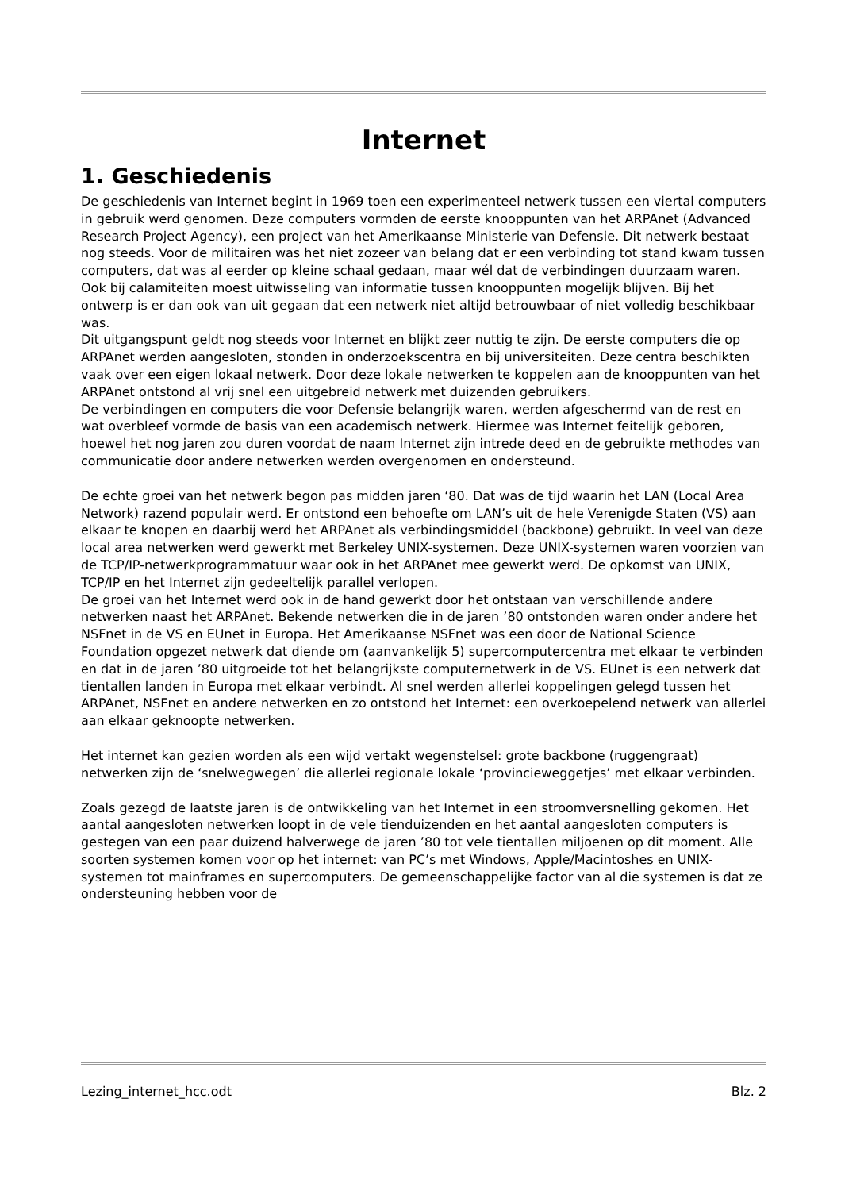Internet
1. Geschiedenis
De geschiedenis van Internet begint in 1969 toen een experimenteel netwerk tussen een viertal computers in gebruik werd genomen. Deze computers vormden de eerste knooppunten van het ARPAnet (Advanced Research Project Agency), een project van het Amerikaanse Ministerie van Defensie. Dit netwerk bestaat nog steeds. Voor de militairen was het niet zozeer van belang dat er een verbinding tot stand kwam tussen computers, dat was al eerder op kleine schaal gedaan, maar wél dat de verbindingen duurzaam waren. Ook bij calamiteiten moest uitwisseling van informatie tussen knooppunten mogelijk blijven. Bij het ontwerp is er dan ook van uit gegaan dat een netwerk niet altijd betrouwbaar of niet volledig beschikbaar was.
Dit uitgangspunt geldt nog steeds voor Internet en blijkt zeer nuttig te zijn. De eerste computers die op ARPAnet werden aangesloten, stonden in onderzoekscentra en bij universiteiten. Deze centra beschikten vaak over een eigen lokaal netwerk. Door deze lokale netwerken te koppelen aan de knooppunten van het ARPAnet ontstond al vrij snel een uitgebreid netwerk met duizenden gebruikers.
De verbindingen en computers die voor Defensie belangrijk waren, werden afgeschermd van de rest en wat overbleef vormde de basis van een academisch netwerk. Hiermee was Internet feitelijk geboren, hoewel het nog jaren zou duren voordat de naam Internet zijn intrede deed en de gebruikte methodes van communicatie door andere netwerken werden overgenomen en ondersteund.
De echte groei van het netwerk begon pas midden jaren ‘80. Dat was de tijd waarin het LAN (Local Area Network) razend populair werd. Er ontstond een behoefte om LAN’s uit de hele Verenigde Staten (VS) aan elkaar te knopen en daarbij werd het ARPAnet als verbindingsmiddel (backbone) gebruikt. In veel van deze local area netwerken werd gewerkt met Berkeley UNIX-systemen. Deze UNIX-systemen waren voorzien van de TCP/IP-netwerkprogrammatuur waar ook in het ARPAnet mee gewerkt werd. De opkomst van UNIX, TCP/IP en het Internet zijn gedeeltelijk parallel verlopen.
De groei van het Internet werd ook in de hand gewerkt door het ontstaan van verschillende andere netwerken naast het ARPAnet. Bekende netwerken die in de jaren ’80 ontstonden waren onder andere het NSFnet in de VS en EUnet in Europa. Het Amerikaanse NSFnet was een door de National Science Foundation opgezet netwerk dat diende om (aanvankelijk 5) supercomputercentra met elkaar te verbinden en dat in de jaren ’80 uitgroeide tot het belangrijkste computernetwerk in de VS. EUnet is een netwerk dat tientallen landen in Europa met elkaar verbindt. Al snel werden allerlei koppelingen gelegd tussen het ARPAnet, NSFnet en andere netwerken en zo ontstond het Internet: een overkoepelend netwerk van allerlei aan elkaar geknoopte netwerken.
Het internet kan gezien worden als een wijd vertakt wegenstelsel: grote backbone (ruggengraat) netwerken zijn de ‘snelwegwegen’ die allerlei regionale lokale ‘provincieweggetjes’ met elkaar verbinden.
Zoals gezegd de laatste jaren is de ontwikkeling van het Internet in een stroomversnelling gekomen. Het aantal aangesloten netwerken loopt in de vele tienduizenden en het aantal aangesloten computers is gestegen van een paar duizend halverwege de jaren ’80 tot vele tientallen miljoenen op dit moment. Alle soorten systemen komen voor op het internet: van PC’s met Windows, Apple/Macintoshes en UNIX-systemen tot mainframes en supercomputers. De gemeenschappelijke factor van al die systemen is dat ze ondersteuning hebben voor de
Lezing_internet_hcc.odt Blz. 2